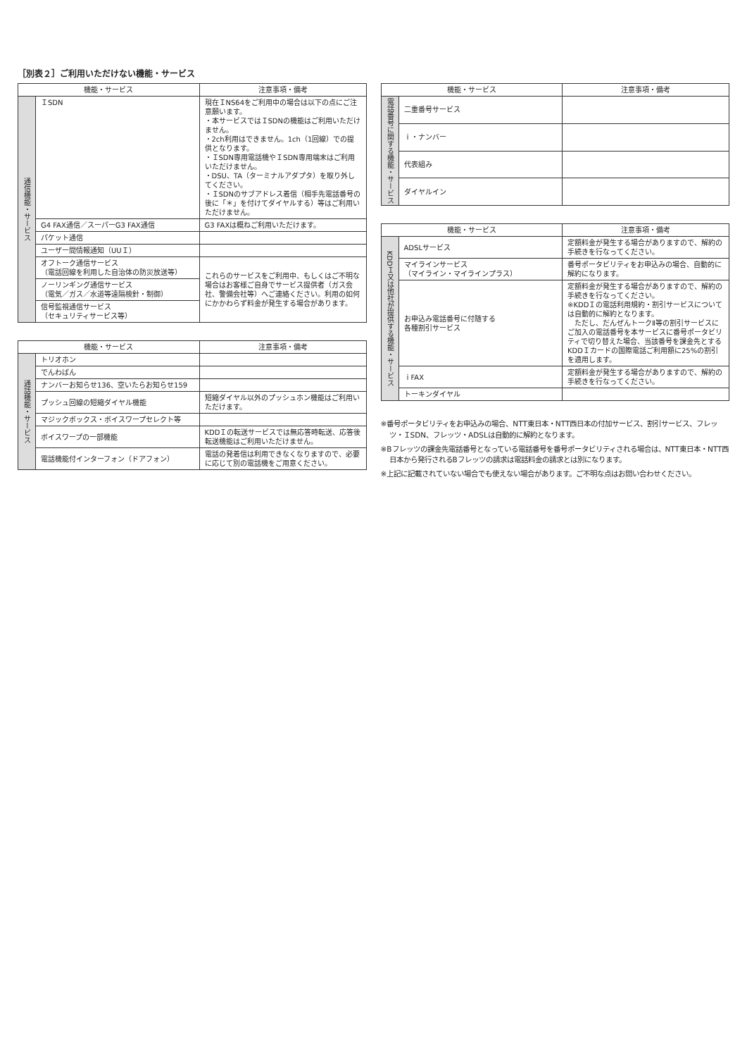［別表２］ご利用いただけない機能・サービス
| 機能・サービス | | 注意事項・備考 |
| --- | --- | --- |
| 通信機能・サービス | ＩSDN | 現在ＩNS64をご利用中の場合は以下の点にご注意願います。 ・本サービスではＩSDNの機能はご利用いただけません。 ・2ch利用はできません。1ch（1回線）での提供となります。 ・ＩSDN専用電話機やＩSDN専用端末はご利用いただけません。 ・DSU、TA（ターミナルアダプタ）を取り外してください。 ・ＩSDNのサブアドレス着信（相手先電話番号の後に「＊」を付けてダイヤルする）等はご利用いただけません。 |
| | G4 FAX通信／スーパーG3 FAX通信 | G3 FAXは概ねご利用いただけます。 |
| | パケット通信 | |
| | ユーザー間情報通知（UUＩ） | |
| | オフトーク通信サービス （電話回線を利用した自治体の防災放送等） | これらのサービスをご利用中、もしくはご不明な場合はお客様ご自身でサービス提供者（ガス会社、警備会社等）へご連絡ください。利用の如何にかかわらず料金が発生する場合があります。 |
| | ノーリンギング通信サービス （電気／ガス／水道等遠隔検針・制御） | |
| | 信号監視通信サービス （セキュリティサービス等） | |
| 機能・サービス | | 注意事項・備考 |
| --- | --- | --- |
| 通話機能・サービス | トリオホン | |
| | でんわばん | |
| | ナンバーお知らせ136、空いたらお知らせ159 | |
| | プッシュ回線の短縮ダイヤル機能 | 短縮ダイヤル以外のプッシュホン機能はご利用いただけます。 |
| | マジックボックス・ボイスワープセレクト等 | |
| | ボイスワープの一部機能 | KDDＩの転送サービスでは無応答時転送、応答後転送機能はご利用いただけません。 |
| | 電話機能付インターフォン（ドアフォン） | 電話の発着信は利用できなくなりますので、必要に応じて別の電話機をご用意ください。 |
| 機能・サービス | | 注意事項・備考 |
| --- | --- | --- |
| 電話番号に関する機能・サービス | 二重番号サービス | |
| | ｉ・ナンバー | |
| | 代表組み | |
| | ダイヤルイン | |
| 機能・サービス | | 注意事項・備考 |
| --- | --- | --- |
| KDDＩ又は他社が提供する機能・サービス | ADSLサービス | 定額料金が発生する場合がありますので、解約の手続きを行なってください。 |
| | マイラインサービス （マイライン・マイラインプラス） | 番号ポータビリティをお申込みの場合、自動的に解約になります。 |
| | お申込み電話番号に付随する 各種割引サービス | 定額料金が発生する場合がありますので、解約の手続きを行なってください。 ※KDDＩの電話利用規約・割引サービスについては自動的に解約となります。 ただし、だんぜんトークⅡ等の割引サービスにご加入の電話番号を本サービスに番号ポータビリティで切り替えた場合、当該番号を課金先とするKDDＩカードの国際電話ご利用額に25%の割引を適用します。 |
| | ｉFAX | 定額料金が発生する場合がありますので、解約の手続きを行なってください。 |
| | トーキンダイヤル | |
※番号ポータビリティをお申込みの場合、NTT東日本・NTT西日本の付加サービス、割引サービス、フレッツ・ＩSDN、フレッツ・ADSLは自動的に解約となります。
※Bフレッツの課金先電話番号となっている電話番号を番号ポータビリティされる場合は、NTT東日本・NTT西日本から発行されるBフレッツの請求は電話料金の請求とは別になります。
※上記に記載されていない場合でも使えない場合があります。ご不明な点はお問い合わせください。